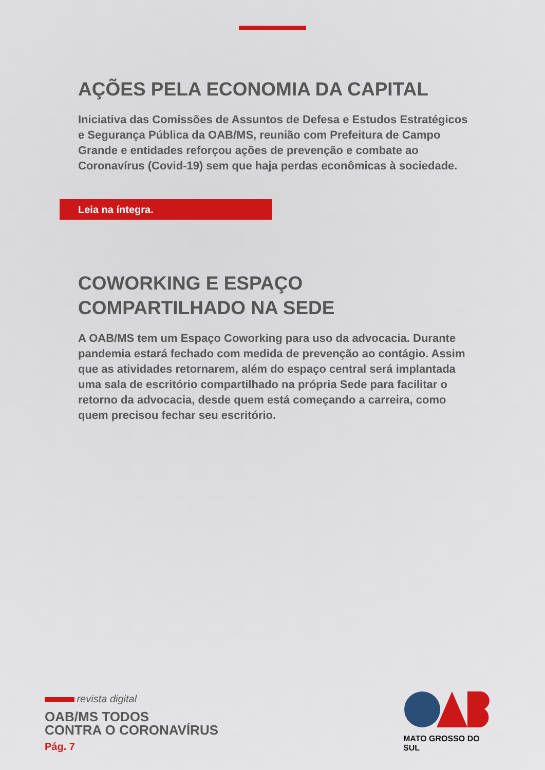AÇÕES PELA ECONOMIA DA CAPITAL
Iniciativa das Comissões de Assuntos de Defesa e Estudos Estratégicos e Segurança Pública da OAB/MS, reunião com Prefeitura de Campo Grande e entidades reforçou ações de prevenção e combate ao Coronavírus (Covid-19) sem que haja perdas econômicas à sociedade.
Leia na íntegra.
COWORKING E ESPAÇO
COMPARTILHADO NA SEDE
A OAB/MS tem um Espaço Coworking para uso da advocacia. Durante pandemia estará fechado com medida de prevenção ao contágio. Assim que as atividades retornarem, além do espaço central será implantada uma sala de escritório compartilhado na própria Sede para facilitar o retorno da advocacia, desde quem está começando a carreira, como quem precisou fechar seu escritório.
revista digital
OAB/MS TODOS
CONTRA O CORONAVÍRUS
Pág. 7
MATO GROSSO DO SUL